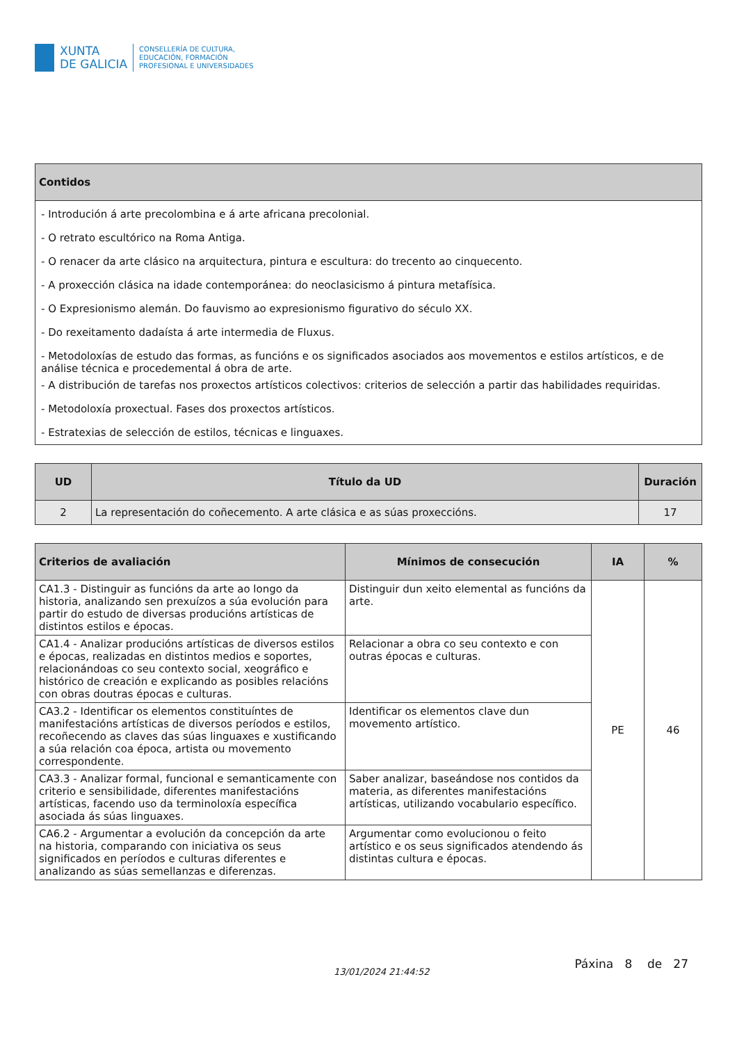XUNTA
DE GALICIA
CONSELLERÍA DE CULTURA,
EDUCACIÓN, FORMACIÓN
PROFESIONAL E UNIVERSIDADES
| Contidos |
| --- |
| - Introdución á arte precolombina e á arte africana precolonial. - O retrato escultórico na Roma Antiga. - O renacer da arte clásico na arquitectura, pintura e escultura: do trecento ao cinquecento. - A proxección clásica na idade contemporánea: do neoclasicismo á pintura metafísica. - O Expresionismo alemán. Do fauvismo ao expresionismo figurativo do século XX. - Do rexeitamento dadaísta á arte intermedia de Fluxus. - Metodoloxías de estudo das formas, as funcións e os significados asociados aos movementos e estilos artísticos, e de análise técnica e procedemental á obra de arte. - A distribución de tarefas nos proxectos artísticos colectivos: criterios de selección a partir das habilidades requiridas. - Metodoloxía proxectual. Fases dos proxectos artísticos. - Estratexias de selección de estilos, técnicas e linguaxes. |
| UD | Título da UD | Duración |
| --- | --- | --- |
| 2 | La representación do coñecemento. A arte clásica e as súas proxeccións. | 17 |
| Criterios de avaliación | Mínimos de consecución | IA | % |
| --- | --- | --- | --- |
| CA1.3 - Distinguir as funcións da arte ao longo da historia, analizando sen prexuízos a súa evolución para partir do estudo de diversas producións artísticas de distintos estilos e épocas. | Distinguir dun xeito elemental as funcións da arte. | PE | 46 |
| CA1.4 - Analizar producións artísticas de diversos estilos e épocas, realizadas en distintos medios e soportes, relacionándoas co seu contexto social, xeográfico e histórico de creación e explicando as posibles relacións con obras doutras épocas e culturas. | Relacionar a obra co seu contexto e con outras épocas e culturas. | | |
| CA3.2 - Identificar os elementos constituíntes de manifestacións artísticas de diversos períodos e estilos, recoñecendo as claves das súas linguaxes e xustificando a súa relación coa época, artista ou movemento correspondente. | Identificar os elementos clave dun movemento artístico. | | |
| CA3.3 - Analizar formal, funcional e semanticamente con criterio e sensibilidade, diferentes manifestacións artísticas, facendo uso da terminoloxía específica asociada ás súas linguaxes. | Saber analizar, baseándose nos contidos da materia, as diferentes manifestacións artísticas, utilizando vocabulario específico. | | |
| CA6.2 - Argumentar a evolución da concepción da arte na historia, comparando con iniciativa os seus significados en períodos e culturas diferentes e analizando as súas semellanzas e diferenzas. | Argumentar como evolucionou o feito artístico e os seus significados atendendo ás distintas cultura e épocas. | | |
13/01/2024 21:44:52 Páxina 8 de 27